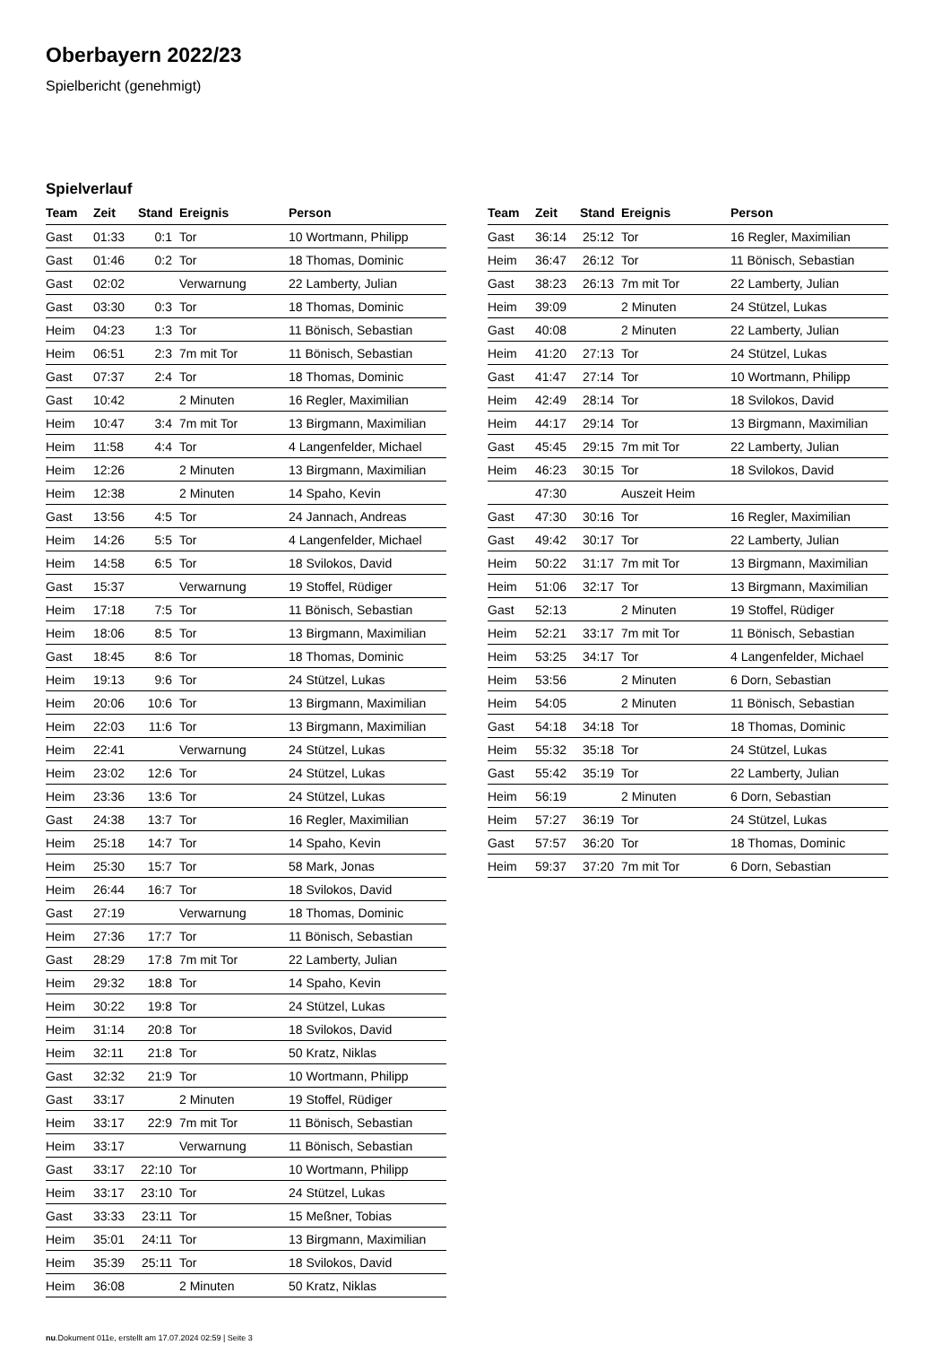Oberbayern 2022/23
Spielbericht (genehmigt)
Spielverlauf
| Team | Zeit | Stand | Ereignis | Person |
| --- | --- | --- | --- | --- |
| Gast | 01:33 | 0:1 | Tor | 10 Wortmann, Philipp |
| Gast | 01:46 | 0:2 | Tor | 18 Thomas, Dominic |
| Gast | 02:02 | | Verwarnung | 22 Lamberty, Julian |
| Gast | 03:30 | 0:3 | Tor | 18 Thomas, Dominic |
| Heim | 04:23 | 1:3 | Tor | 11 Bönisch, Sebastian |
| Heim | 06:51 | 2:3 | 7m mit Tor | 11 Bönisch, Sebastian |
| Gast | 07:37 | 2:4 | Tor | 18 Thomas, Dominic |
| Gast | 10:42 | | 2 Minuten | 16 Regler, Maximilian |
| Heim | 10:47 | 3:4 | 7m mit Tor | 13 Birgmann, Maximilian |
| Heim | 11:58 | 4:4 | Tor | 4 Langenfelder, Michael |
| Heim | 12:26 | | 2 Minuten | 13 Birgmann, Maximilian |
| Heim | 12:38 | | 2 Minuten | 14 Spaho, Kevin |
| Gast | 13:56 | 4:5 | Tor | 24 Jannach, Andreas |
| Heim | 14:26 | 5:5 | Tor | 4 Langenfelder, Michael |
| Heim | 14:58 | 6:5 | Tor | 18 Svilokos, David |
| Gast | 15:37 | | Verwarnung | 19 Stoffel, Rüdiger |
| Heim | 17:18 | 7:5 | Tor | 11 Bönisch, Sebastian |
| Heim | 18:06 | 8:5 | Tor | 13 Birgmann, Maximilian |
| Gast | 18:45 | 8:6 | Tor | 18 Thomas, Dominic |
| Heim | 19:13 | 9:6 | Tor | 24 Stützel, Lukas |
| Heim | 20:06 | 10:6 | Tor | 13 Birgmann, Maximilian |
| Heim | 22:03 | 11:6 | Tor | 13 Birgmann, Maximilian |
| Heim | 22:41 | | Verwarnung | 24 Stützel, Lukas |
| Heim | 23:02 | 12:6 | Tor | 24 Stützel, Lukas |
| Heim | 23:36 | 13:6 | Tor | 24 Stützel, Lukas |
| Gast | 24:38 | 13:7 | Tor | 16 Regler, Maximilian |
| Heim | 25:18 | 14:7 | Tor | 14 Spaho, Kevin |
| Heim | 25:30 | 15:7 | Tor | 58 Mark, Jonas |
| Heim | 26:44 | 16:7 | Tor | 18 Svilokos, David |
| Gast | 27:19 | | Verwarnung | 18 Thomas, Dominic |
| Heim | 27:36 | 17:7 | Tor | 11 Bönisch, Sebastian |
| Gast | 28:29 | 17:8 | 7m mit Tor | 22 Lamberty, Julian |
| Heim | 29:32 | 18:8 | Tor | 14 Spaho, Kevin |
| Heim | 30:22 | 19:8 | Tor | 24 Stützel, Lukas |
| Heim | 31:14 | 20:8 | Tor | 18 Svilokos, David |
| Heim | 32:11 | 21:8 | Tor | 50 Kratz, Niklas |
| Gast | 32:32 | 21:9 | Tor | 10 Wortmann, Philipp |
| Gast | 33:17 | | 2 Minuten | 19 Stoffel, Rüdiger |
| Heim | 33:17 | 22:9 | 7m mit Tor | 11 Bönisch, Sebastian |
| Heim | 33:17 | | Verwarnung | 11 Bönisch, Sebastian |
| Gast | 33:17 | 22:10 | Tor | 10 Wortmann, Philipp |
| Heim | 33:17 | 23:10 | Tor | 24 Stützel, Lukas |
| Gast | 33:33 | 23:11 | Tor | 15 Meßner, Tobias |
| Heim | 35:01 | 24:11 | Tor | 13 Birgmann, Maximilian |
| Heim | 35:39 | 25:11 | Tor | 18 Svilokos, David |
| Heim | 36:08 | | 2 Minuten | 50 Kratz, Niklas |
| Team | Zeit | Stand | Ereignis | Person |
| --- | --- | --- | --- | --- |
| Gast | 36:14 | 25:12 | Tor | 16 Regler, Maximilian |
| Heim | 36:47 | 26:12 | Tor | 11 Bönisch, Sebastian |
| Gast | 38:23 | 26:13 | 7m mit Tor | 22 Lamberty, Julian |
| Heim | 39:09 | | 2 Minuten | 24 Stützel, Lukas |
| Gast | 40:08 | | 2 Minuten | 22 Lamberty, Julian |
| Heim | 41:20 | 27:13 | Tor | 24 Stützel, Lukas |
| Gast | 41:47 | 27:14 | Tor | 10 Wortmann, Philipp |
| Heim | 42:49 | 28:14 | Tor | 18 Svilokos, David |
| Heim | 44:17 | 29:14 | Tor | 13 Birgmann, Maximilian |
| Gast | 45:45 | 29:15 | 7m mit Tor | 22 Lamberty, Julian |
| Heim | 46:23 | 30:15 | Tor | 18 Svilokos, David |
| | 47:30 | | Auszeit Heim | |
| Gast | 47:30 | 30:16 | Tor | 16 Regler, Maximilian |
| Gast | 49:42 | 30:17 | Tor | 22 Lamberty, Julian |
| Heim | 50:22 | 31:17 | 7m mit Tor | 13 Birgmann, Maximilian |
| Heim | 51:06 | 32:17 | Tor | 13 Birgmann, Maximilian |
| Gast | 52:13 | | 2 Minuten | 19 Stoffel, Rüdiger |
| Heim | 52:21 | 33:17 | 7m mit Tor | 11 Bönisch, Sebastian |
| Heim | 53:25 | 34:17 | Tor | 4 Langenfelder, Michael |
| Heim | 53:56 | | 2 Minuten | 6 Dorn, Sebastian |
| Heim | 54:05 | | 2 Minuten | 11 Bönisch, Sebastian |
| Gast | 54:18 | 34:18 | Tor | 18 Thomas, Dominic |
| Heim | 55:32 | 35:18 | Tor | 24 Stützel, Lukas |
| Gast | 55:42 | 35:19 | Tor | 22 Lamberty, Julian |
| Heim | 56:19 | | 2 Minuten | 6 Dorn, Sebastian |
| Heim | 57:27 | 36:19 | Tor | 24 Stützel, Lukas |
| Gast | 57:57 | 36:20 | Tor | 18 Thomas, Dominic |
| Heim | 59:37 | 37:20 | 7m mit Tor | 6 Dorn, Sebastian |
nu.Dokument 011e, erstellt am 17.07.2024 02:59 | Seite 3